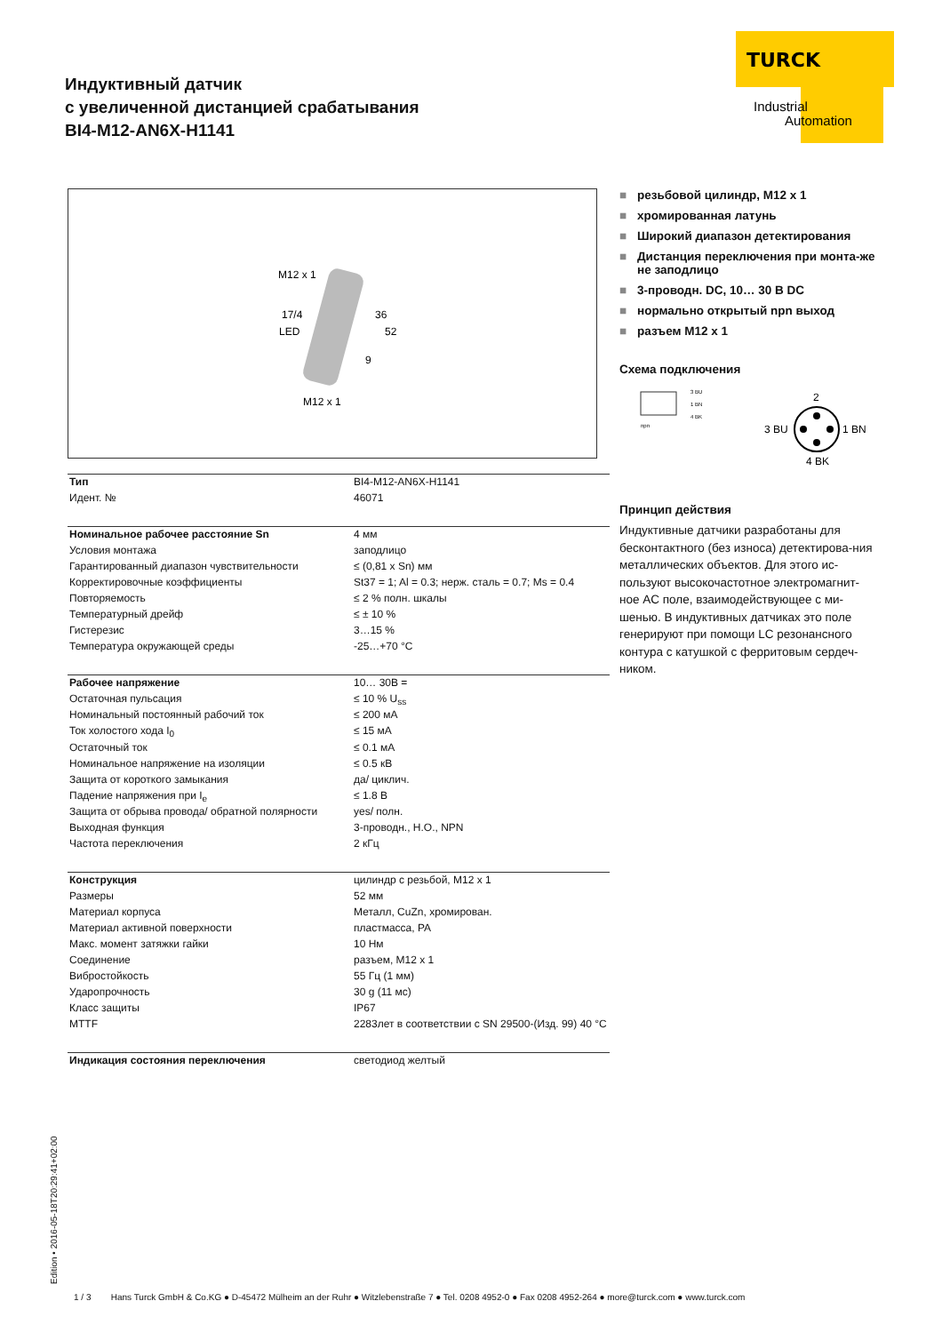TURCK
Industrial
Automation
Индуктивный датчик
с увеличенной дистанцией срабатывания
BI4-M12-AN6X-H1141
M12 x 1
17/4
LED
36
52
9
M12 x 1
■ резьбовой цилиндр, M12 x 1
■ хромированная латунь
■ Широкий диапазон детектирования
■ Дистанция переключения при монта-же не заподлицо
■ 3-проводн. DC, 10… 30 В DC
■ нормально открытый npn выход
■ разъем M12 x 1
Схема подключения
npn
3 BU
1 BN
4 BK
2
3 BU
1 BN
4 BK
Принцип действия
Индуктивные датчики разработаны для бесконтактного (без износа) детектирова-ния металлических объектов. Для этого ис-пользуют высокочастотное электромагнит-ное AC поле, взаимодействующее с ми-шенью. В индуктивных датчиках это поле генерируют при помощи LC резонансного контура с катушкой с ферритовым сердеч-ником.
| Тип | BI4-M12-AN6X-H1141 |
| Идент. № | 46071 |
| Номинальное рабочее расстояние Sn | 4 мм |
| Условия монтажа | заподлицо |
| Гарантированный диапазон чувствительности | ≤ (0,81 x Sn) мм |
| Корректировочные коэффициенты | St37 = 1; Al = 0.3; нерж. сталь = 0.7; Ms = 0.4 |
| Повторяемость | ≤ 2 % полн. шкалы |
| Температурный дрейф | ≤ ± 10 % |
| Гистерезис | 3…15 % |
| Температура окружающей среды | -25…+70 °C |
| Рабочее напряжение | 10… 30В = |
| Остаточная пульсация | ≤ 10 % U<sub>ss</sub> |
| Номинальный постоянный рабочий ток | ≤ 200 мА |
| Ток холостого хода I<sub>0</sub> | ≤ 15 мА |
| Остаточный ток | ≤ 0.1 мА |
| Номинальное напряжение на изоляции | ≤ 0.5 кВ |
| Защита от короткого замыкания | да/ циклич. |
| Падение напряжения при I<sub>e</sub> | ≤ 1.8 В |
| Защита от обрыва провода/ обратной полярности | yes/ полн. |
| Выходная функция | 3-проводн., Н.О., NPN |
| Частота переключения | 2 кГц |
| Конструкция | цилиндр с резьбой, M12 x 1 |
| Размеры | 52 мм |
| Материал корпуса | Металл, CuZn, хромирован. |
| Материал активной поверхности | пластмасса, PA |
| Макс. момент затяжки гайки | 10 Нм |
| Соединение | разъем, M12 x 1 |
| Вибростойкость | 55 Гц (1 мм) |
| Ударопрочность | 30 g (11 мс) |
| Класс защиты | IP67 |
| MTTF | 2283лет в соответствии с SN 29500-(Изд. 99) 40 °C |
| Индикация состояния переключения | светодиод желтый |
Edition • 2016-05-18T20:29:41+02:00
1 / 3 Hans Turck GmbH & Co.KG ● D-45472 Mülheim an der Ruhr ● Witzlebenstraße 7 ● Tel. 0208 4952-0 ● Fax 0208 4952-264 ● more@turck.com ● www.turck.com